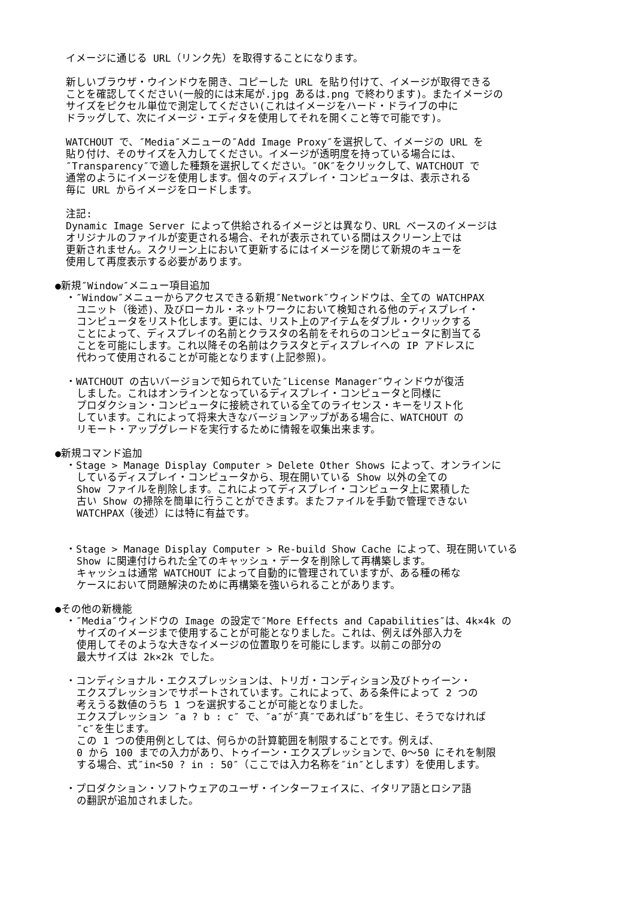イメージに通じる URL（リンク先）を取得することになります。
新しいブラウザ・ウインドウを開き、コピーした URL を貼り付けて、イメージが取得できる
ことを確認してください(一般的には末尾が.jpg あるは.png で終わります)。またイメージの
サイズをピクセル単位で測定してください(これはイメージをハード・ドライブの中に
ドラッグして、次にイメージ・エディタを使用してそれを開くこと等で可能です)。
WATCHOUT で、″Media″メニューの″Add Image Proxy″を選択して、イメージの URL を
貼り付け、そのサイズを入力してください。イメージが透明度を持っている場合には、
″Transparency″で適した種類を選択してください。″OK″をクリックして、WATCHOUT で
通常のようにイメージを使用します。個々のディスプレイ・コンピュータは、表示される
毎に URL からイメージをロードします。
注記:
Dynamic Image Server によって供給されるイメージとは異なり、URL ベースのイメージは
オリジナルのファイルが変更される場合、それが表示されている間はスクリーン上では
更新されません。スクリーン上において更新するにはイメージを閉じて新規のキューを
使用して再度表示する必要があります。
●新規″Window″メニュー項目追加
・″Window″メニューからアクセスできる新規″Network″ウィンドウは、全ての WATCHPAX
ユニット（後述)、及びローカル・ネットワークにおいて検知される他のディスプレイ・
コンピュータをリスト化します。更には、リスト上のアイテムをダブル・クリックする
ことによって、ディスプレイの名前とクラスタの名前をそれらのコンピュータに割当てる
ことを可能にします。これ以降その名前はクラスタとディスプレイへの IP アドレスに
代わって使用されることが可能となります(上記参照)。
・WATCHOUT の古いバージョンで知られていた″License Manager″ウィンドウが復活
しました。これはオンラインとなっているディスプレイ・コンピュータと同様に
プロダクション・コンピュータに接続されている全てのライセンス・キーをリスト化
しています。これによって将来大きなバージョンアップがある場合に、WATCHOUT の
リモート・アップグレードを実行するために情報を収集出来ます。
●新規コマンド追加
・Stage > Manage Display Computer > Delete Other Shows によって、オンラインに
しているディスプレイ・コンピュータから、現在開いている Show 以外の全ての
Show ファイルを削除します。これによってディスプレイ・コンピュータ上に累積した
古い Show の掃除を簡単に行うことができます。またファイルを手動で管理できない
WATCHPAX（後述）には特に有益です。
・Stage > Manage Display Computer > Re-build Show Cache によって、現在開いている
Show に関連付けられた全てのキャッシュ・データを削除して再構築します。
キャッシュは通常 WATCHOUT によって自動的に管理されていますが、ある種の稀な
ケースにおいて問題解決のために再構築を強いられることがあります。
●その他の新機能
・″Media″ウィンドウの Image の設定で″More Effects and Capabilities″は、4k×4k の
サイズのイメージまで使用することが可能となりました。これは、例えば外部入力を
使用してそのような大きなイメージの位置取りを可能にします。以前この部分の
最大サイズは 2k×2k でした。
・コンディショナル・エクスプレッションは、トリガ・コンディション及びトゥイーン・
エクスプレッションでサポートされています。これによって、ある条件によって 2 つの
考えうる数値のうち 1 つを選択することが可能となりました。
エクスプレッション ″a ? b : c″ で、″a″が″真″であれば″b″を生じ、そうでなければ
″c″を生じます。
この 1 つの使用例としては、何らかの計算範囲を制限することです。例えば、
0 から 100 までの入力があり、トゥイーン・エクスプレッションで、0〜50 にそれを制限
する場合、式″in<50 ? in : 50″（ここでは入力名称を″in″とします）を使用します。
・プロダクション・ソフトウェアのユーザ・インターフェイスに、イタリア語とロシア語
の翻訳が追加されました。